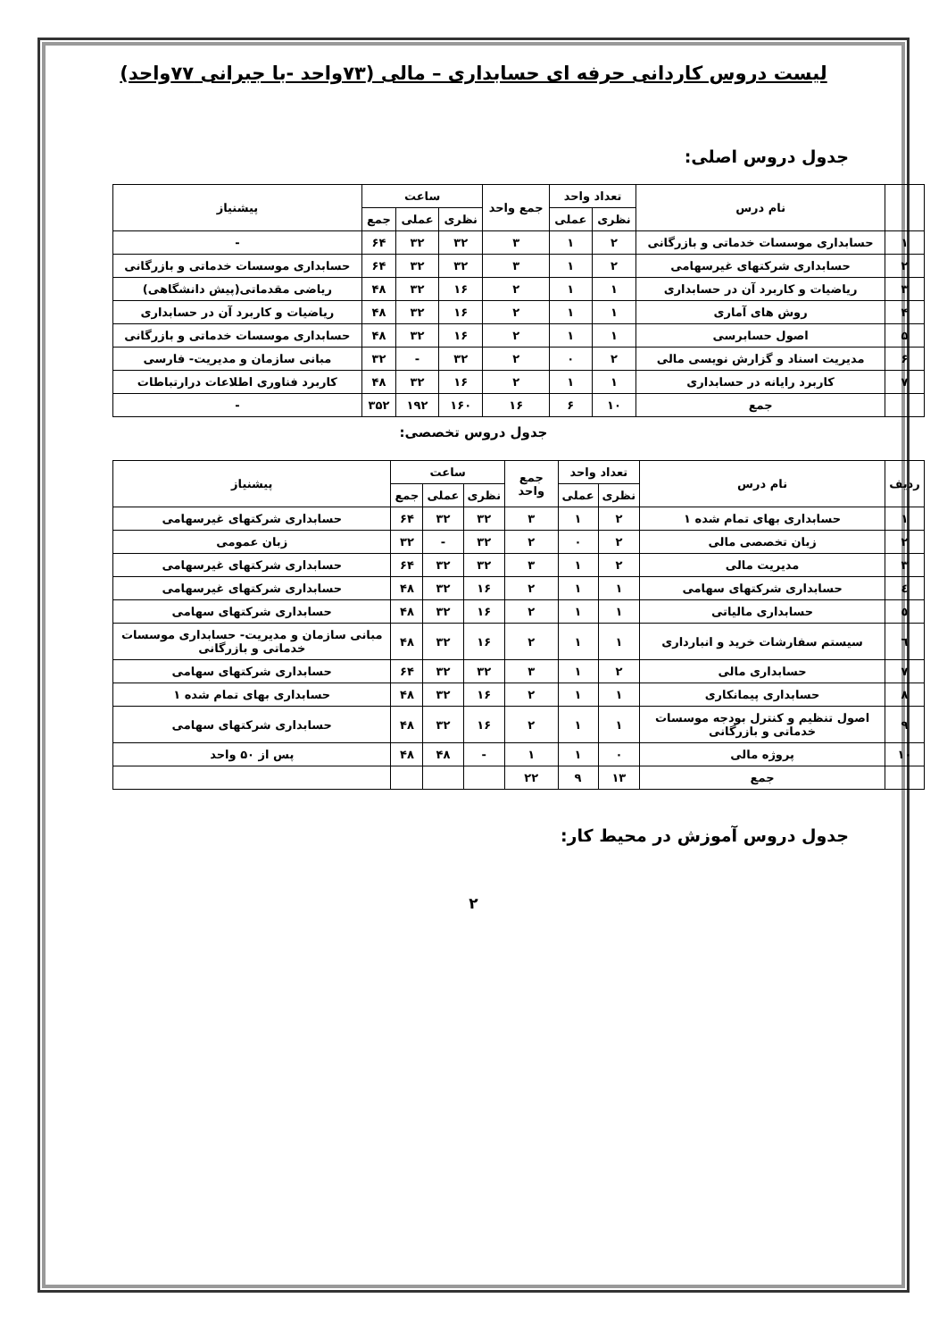لیست دروس کاردانی حرفه ای حسابداری – مالی (۷۳واحد -با جبرانی ۷۷واحد)
جدول دروس اصلی:
| | نام درس | تعداد واحد | | جمع واحد | ساعت | | | پیشنیاز |
| --- | --- | --- | --- | --- | --- | --- | --- | --- |
| | | نظری | عملی | | نظری | عملی | جمع | |
| ۱ | حسابداری موسسات خدماتی و بازرگانی | ۲ | ۱ | ۳ | ۳۲ | ۳۲ | ۶۴ | - |
| ۲ | حسابداری شرکتهای غیرسهامی | ۲ | ۱ | ۳ | ۳۲ | ۳۲ | ۶۴ | حسابداری موسسات خدماتی و بازرگانی |
| ۳ | ریاضیات و کاربرد آن در حسابداری | ۱ | ۱ | ۲ | ۱۶ | ۳۲ | ۴۸ | ریاضی مقدماتی(پیش دانشگاهی) |
| ۴ | روش های آماری | ۱ | ۱ | ۲ | ۱۶ | ۳۲ | ۴۸ | ریاضیات و کاربرد آن در حسابداری |
| ۵ | اصول حسابرسی | ۱ | ۱ | ۲ | ۱۶ | ۳۲ | ۴۸ | حسابداری موسسات خدماتی و بازرگانی |
| ۶ | مدیریت اسناد و گزارش نویسی مالی | ۲ | ۰ | ۲ | ۳۲ | - | ۳۲ | مبانی سازمان و مدیریت- فارسی |
| ۷ | کاربرد رایانه در حسابداری | ۱ | ۱ | ۲ | ۱۶ | ۳۲ | ۴۸ | کاربرد فناوری اطلاعات درارتباطات |
| | جمع | ۱۰ | ۶ | ۱۶ | ۱۶۰ | ۱۹۲ | ۳۵۲ | - |
جدول دروس تخصصی:
| ردیف | نام درس | تعداد واحد | | جمع واحد | ساعت | | | پیشنیاز |
| --- | --- | --- | --- | --- | --- | --- | --- | --- |
| | | نظری | عملی | | نظری | عملی | جمع | |
| ١ | حسابداری بهای تمام شده ۱ | ۲ | ۱ | ۳ | ۳۲ | ۳۲ | ۶۴ | حسابداری شرکتهای غیرسهامی |
| ٢ | زبان تخصصی مالی | ۲ | ۰ | ۲ | ۳۲ | - | ۳۲ | زبان عمومی |
| ٣ | مدیریت مالی | ۲ | ۱ | ۳ | ۳۲ | ۳۲ | ۶۴ | حسابداری شرکتهای غیرسهامی |
| ٤ | حسابداری شرکتهای سهامی | ۱ | ۱ | ۲ | ۱۶ | ۳۲ | ۴۸ | حسابداری شرکتهای غیرسهامی |
| ٥ | حسابداری مالیاتی | ۱ | ۱ | ۲ | ۱۶ | ۳۲ | ۴۸ | حسابداری شرکتهای سهامی |
| ٦ | سیستم سفارشات خرید و انبارداری | ۱ | ۱ | ۲ | ۱۶ | ۳۲ | ۴۸ | مبانی سازمان و مدیریت- حسابداری موسسات خدماتی و بازرگانی |
| ٧ | حسابداری مالی | ۲ | ۱ | ۳ | ۳۲ | ۳۲ | ۶۴ | حسابداری شرکتهای سهامی |
| ٨ | حسابداری پیمانکاری | ۱ | ۱ | ۲ | ۱۶ | ۳۲ | ۴۸ | حسابداری بهای تمام شده ۱ |
| ٩ | اصول تنظیم و کنترل بودجه موسسات خدماتی و بازرگانی | ۱ | ۱ | ۲ | ۱۶ | ۳۲ | ۴۸ | حسابداری شرکتهای سهامی |
| ١٠ | پروژه مالی | ۰ | ۱ | ۱ | - | ۴۸ | ۴۸ | پس از ۵۰ واحد |
| | جمع | ۱۳ | ۹ | ۲۲ | | | | |
جدول دروس آموزش در محیط کار:
۲